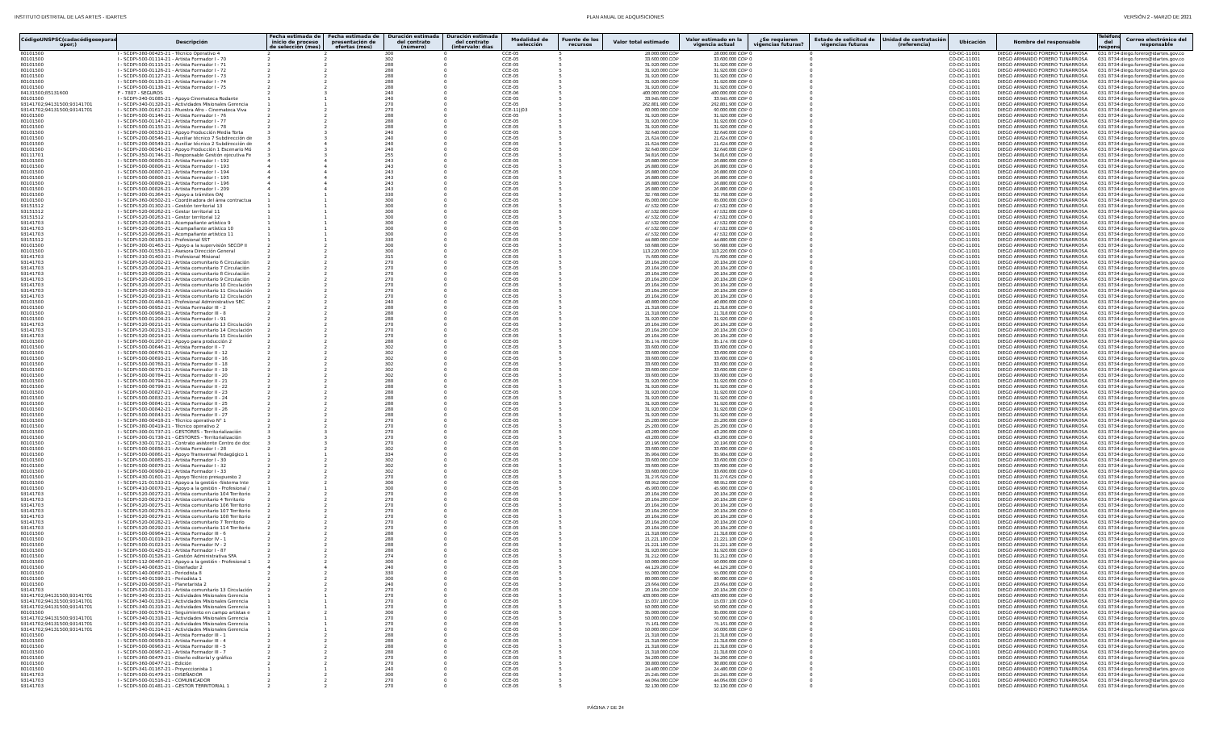INSTITUTO DISTRITAL DE LAS ARTES - IDARTES PLAN ANUAL DE ADQUISICIONES VERSIÓN 2 - MARZO DE 2021
| CódigoUNSPSC(cadacódigoseparad opor;) | Descripción | Fecha estimada de inicio de proceso de selección (mes) | Fecha estimada de presentación de ofertas (mes) | Duración estimada del contrato (número) | Duración estimada del contrato (intervalo: días | Modalidad de selección | Fuente de los recursos | Valor total estimado | Valor estimado en la vigencia actual | ¿Se requieren vigencias futuras? | Estado de solicitud de vigencias futuras | Unidad de contratación (referencia) | Ubicación | Nombre del responsable | Teléfono del respons | Correo electrónico del responsable |
| --- | --- | --- | --- | --- | --- | --- | --- | --- | --- | --- | --- | --- | --- | --- | --- | --- |
| 80101500 | I - SCDPI-380-00425-21 - Técnico Operativo 4 | 2 | 2 | 300 | 0 | CCE-05 | 5 | 28.000.000 COP | 28.000.000 COP | 0 | 0 | | CO-DC-11001 | DIEGO ARMANDO FORERO TUNARROSA | 031 8734 | diego.forero@idartes.gov.co |
| 80101500 | I - SCDPI-500-01114-21 - Artista Formador I - 70 | 2 | 2 | 302 | 0 | CCE-05 | 5 | 33.600.000 COP | 33.600.000 COP | 0 | 0 | | CO-DC-11001 | DIEGO ARMANDO FORERO TUNARROSA | 031 8734 | diego.forero@idartes.gov.co |
| 80101500 | I - SCDPI-500-01115-21 - Artista Formador I - 71 | 2 | 2 | 288 | 0 | CCE-05 | 5 | 31.920.000 COP | 31.920.000 COP | 0 | 0 | | CO-DC-11001 | DIEGO ARMANDO FORERO TUNARROSA | 031 8734 | diego.forero@idartes.gov.co |
| 80101500 | I - SCDPI-500-01126-21 - Artista Formador I - 72 | 2 | 2 | 288 | 0 | CCE-05 | 5 | 31.920.000 COP | 31.920.000 COP | 0 | 0 | | CO-DC-11001 | DIEGO ARMANDO FORERO TUNARROSA | 031 8734 | diego.forero@idartes.gov.co |
| 80101500 | I - SCDPI-500-01127-21 - Artista Formador I - 73 | 2 | 2 | 288 | 0 | CCE-05 | 5 | 31.920.000 COP | 31.920.000 COP | 0 | 0 | | CO-DC-11001 | DIEGO ARMANDO FORERO TUNARROSA | 031 8734 | diego.forero@idartes.gov.co |
| 80101500 | I - SCDPI-500-01135-21 - Artista Formador I - 74 | 2 | 2 | 288 | 0 | CCE-05 | 5 | 31.920.000 COP | 31.920.000 COP | 0 | 0 | | CO-DC-11001 | DIEGO ARMANDO FORERO TUNARROSA | 031 8734 | diego.forero@idartes.gov.co |
| 80101500 | I - SCDPI-500-01138-21 - Artista Formador I - 75 | 2 | 2 | 288 | 0 | CCE-05 | 5 | 31.920.000 COP | 31.920.000 COP | 0 | 0 | | CO-DC-11001 | DIEGO ARMANDO FORERO TUNARROSA | 031 8734 | diego.forero@idartes.gov.co |
| 84131500;85131600 | F - 7807 - SEGUROS | 2 | 3 | 240 | 0 | CCE-06 | 5 | 400.000.000 COP | 400.000.000 COP | 0 | 0 | | CO-DC-11001 | DIEGO ARMANDO FORERO TUNARROSA | 031 8734 | diego.forero@idartes.gov.co |
| 80101500 | I - SCDPI-340-01085-21 - Apoyo Cinemateca Rodante | 1 | 1 | 240 | 0 | CCE-05 | 5 | 33.945.600 COP | 33.945.600 COP | 0 | 0 | | CO-DC-11001 | DIEGO ARMANDO FORERO TUNARROSA | 031 8734 | diego.forero@idartes.gov.co |
| 93141702;94131500;93141701 | I - SCDPI-340-01320-21 - Actividades Misionales Gerencia | 1 | 1 | 270 | 0 | CCE-05 | 5 | 262.801.900 COP | 262.801.900 COP | 0 | 0 | | CO-DC-11001 | DIEGO ARMANDO FORERO TUNARROSA | 031 8734 | diego.forero@idartes.gov.co |
| 93141702;94131500;93141701 | I - SCDPI-300-01617-21 - Muestra Afro - Cinemateca Viva | 2 | 2 | 270 | 0 | CCE-11//03 | 5 | 60.000.000 COP | 60.000.000 COP | 0 | 0 | | CO-DC-11001 | DIEGO ARMANDO FORERO TUNARROSA | 031 8734 | diego.forero@idartes.gov.co |
| 80101500 | I - SCDPI-500-01146-21 - Artista Formador I - 76 | 2 | 2 | 288 | 0 | CCE-05 | 5 | 31.920.000 COP | 31.920.000 COP | 0 | 0 | | CO-DC-11001 | DIEGO ARMANDO FORERO TUNARROSA | 031 8734 | diego.forero@idartes.gov.co |
| 80101500 | I - SCDPI-500-01147-21 - Artista Formador I - 77 | 2 | 2 | 288 | 0 | CCE-05 | 5 | 31.920.000 COP | 31.920.000 COP | 0 | 0 | | CO-DC-11001 | DIEGO ARMANDO FORERO TUNARROSA | 031 8734 | diego.forero@idartes.gov.co |
| 80101500 | I - SCDPI-500-01155-21 - Artista Formador I - 78 | 2 | 2 | 288 | 0 | CCE-05 | 5 | 31.920.000 COP | 31.920.000 COP | 0 | 0 | | CO-DC-11001 | DIEGO ARMANDO FORERO TUNARROSA | 031 8734 | diego.forero@idartes.gov.co |
| 80101500 | I - SCDPI-200-00533-21 - Apoyo Producción Media Torta | 3 | 3 | 240 | 0 | CCE-05 | 5 | 32.640.000 COP | 32.640.000 COP | 0 | 0 | | CO-DC-11001 | DIEGO ARMANDO FORERO TUNARROSA | 031 8734 | diego.forero@idartes.gov.co |
| 80101500 | I - SCDPI-200-00546-21 - Auxiliar técnico 7 Subdirección de | 3 | 3 | 240 | 0 | CCE-05 | 5 | 21.624.000 COP | 21.624.000 COP | 0 | 0 | | CO-DC-11001 | DIEGO ARMANDO FORERO TUNARROSA | 031 8734 | diego.forero@idartes.gov.co |
| 80101500 | I - SCDPI-200-00549-21 - Auxiliar técnico 2 Subdirección de | 4 | 4 | 240 | 0 | CCE-05 | 5 | 21.624.000 COP | 21.624.000 COP | 0 | 0 | | CO-DC-11001 | DIEGO ARMANDO FORERO TUNARROSA | 031 8734 | diego.forero@idartes.gov.co |
| 80101500 | I - SCDPI-200-00541-21 - Apoyo Producción 1 Escenario Mó | 3 | 3 | 240 | 0 | CCE-05 | 5 | 32.640.000 COP | 32.640.000 COP | 0 | 0 | | CO-DC-11001 | DIEGO ARMANDO FORERO TUNARROSA | 031 8734 | diego.forero@idartes.gov.co |
| 80111701 | I - SCDPI-350-01746-21 - Responsable Gestión ejecutiva Fe | 3 | 3 | 255 | 0 | CCE-05 | 5 | 34.816.000 COP | 34.816.000 COP | 0 | 0 | | CO-DC-11001 | DIEGO ARMANDO FORERO TUNARROSA | 031 8734 | diego.forero@idartes.gov.co |
| 80101500 | I - SCDPI-500-00805-21 - Artista Formador I - 192 | 4 | 4 | 243 | 0 | CCE-05 | 5 | 26.880.000 COP | 26.880.000 COP | 0 | 0 | | CO-DC-11001 | DIEGO ARMANDO FORERO TUNARROSA | 031 8734 | diego.forero@idartes.gov.co |
| 80101500 | I - SCDPI-500-00806-21 - Artista Formador I - 193 | 4 | 4 | 243 | 0 | CCE-05 | 5 | 26.880.000 COP | 26.880.000 COP | 0 | 0 | | CO-DC-11001 | DIEGO ARMANDO FORERO TUNARROSA | 031 8734 | diego.forero@idartes.gov.co |
| 80101500 | I - SCDPI-500-00807-21 - Artista Formador I - 194 | 4 | 4 | 243 | 0 | CCE-05 | 5 | 26.880.000 COP | 26.880.000 COP | 0 | 0 | | CO-DC-11001 | DIEGO ARMANDO FORERO TUNARROSA | 031 8734 | diego.forero@idartes.gov.co |
| 80101500 | I - SCDPI-500-00808-21 - Artista Formador I - 195 | 4 | 4 | 243 | 0 | CCE-05 | 5 | 26.880.000 COP | 26.880.000 COP | 0 | 0 | | CO-DC-11001 | DIEGO ARMANDO FORERO TUNARROSA | 031 8734 | diego.forero@idartes.gov.co |
| 80101500 | I - SCDPI-500-00809-21 - Artista Formador I - 196 | 4 | 4 | 243 | 0 | CCE-05 | 5 | 26.880.000 COP | 26.880.000 COP | 0 | 0 | | CO-DC-11001 | DIEGO ARMANDO FORERO TUNARROSA | 031 8734 | diego.forero@idartes.gov.co |
| 80101500 | I - SCDPI-500-00826-21 - Artista Formador I - 209 | 4 | 4 | 243 | 0 | CCE-05 | 5 | 26.880.000 COP | 26.880.000 COP | 0 | 0 | | CO-DC-11001 | DIEGO ARMANDO FORERO TUNARROSA | 031 8734 | diego.forero@idartes.gov.co |
| 80101500 | I - SCDPI-300-01364-21 - Apoyo a trámites OAJ | 1 | 1 | 330 | 0 | CCE-05 | 5 | 32.768.000 COP | 32.768.000 COP | 0 | 0 | | CO-DC-11001 | DIEGO ARMANDO FORERO TUNARROSA | 031 8734 | diego.forero@idartes.gov.co |
| 80101500 | I - SCDPI-360-00502-21 - Coordinadora del área contractua | 1 | 1 | 300 | 0 | CCE-05 | 5 | 65.000.000 COP | 65.000.000 COP | 0 | 0 | | CO-DC-11001 | DIEGO ARMANDO FORERO TUNARROSA | 031 8734 | diego.forero@idartes.gov.co |
| 93151512 | I - SCDPI-520-01302-21 - Gestión territorial 13 | 1 | 1 | 300 | 0 | CCE-05 | 5 | 47.532.000 COP | 47.532.000 COP | 0 | 0 | | CO-DC-11001 | DIEGO ARMANDO FORERO TUNARROSA | 031 8734 | diego.forero@idartes.gov.co |
| 93151512 | I - SCDPI-520-00262-21 - Gestor territorial 11 | 1 | 1 | 300 | 0 | CCE-05 | 5 | 47.532.000 COP | 47.532.000 COP | 0 | 0 | | CO-DC-11001 | DIEGO ARMANDO FORERO TUNARROSA | 031 8734 | diego.forero@idartes.gov.co |
| 93151512 | I - SCDPI-520-00263-21 - Gestor territorial 12 | 1 | 1 | 300 | 0 | CCE-05 | 5 | 47.532.000 COP | 47.532.000 COP | 0 | 0 | | CO-DC-11001 | DIEGO ARMANDO FORERO TUNARROSA | 031 8734 | diego.forero@idartes.gov.co |
| 93141703 | I - SCDPI-520-00264-21 - Acompañante artístico 9 | 1 | 1 | 300 | 0 | CCE-05 | 5 | 47.532.000 COP | 47.532.000 COP | 0 | 0 | | CO-DC-11001 | DIEGO ARMANDO FORERO TUNARROSA | 031 8734 | diego.forero@idartes.gov.co |
| 93141703 | I - SCDPI-520-00265-21 - Acompañante artístico 10 | 1 | 1 | 300 | 0 | CCE-05 | 5 | 47.532.000 COP | 47.532.000 COP | 0 | 0 | | CO-DC-11001 | DIEGO ARMANDO FORERO TUNARROSA | 031 8734 | diego.forero@idartes.gov.co |
| 93141703 | I - SCDPI-520-00266-21 - Acompañante artístico 11 | 1 | 1 | 300 | 0 | CCE-05 | 5 | 47.532.000 COP | 47.532.000 COP | 0 | 0 | | CO-DC-11001 | DIEGO ARMANDO FORERO TUNARROSA | 031 8734 | diego.forero@idartes.gov.co |
| 93151512 | I - SCDPI-520-00185-21 - Profesional SST | 1 | 1 | 330 | 0 | CCE-05 | 5 | 44.880.000 COP | 44.880.000 COP | 0 | 0 | | CO-DC-11001 | DIEGO ARMANDO FORERO TUNARROSA | 031 8734 | diego.forero@idartes.gov.co |
| 80101500 | I - SCDPI-300-01463-21 - Apoyo a la supervisión SECOP II | 2 | 2 | 300 | 0 | CCE-05 | 5 | 50.688.000 COP | 50.688.000 COP | 0 | 0 | | CO-DC-11001 | DIEGO ARMANDO FORERO TUNARROSA | 031 8734 | diego.forero@idartes.gov.co |
| 80101500 | I - SCDPI-300-01550-21 - Asesora Dirección General | 2 | 2 | 300 | 0 | CCE-05 | 5 | 113.220.000 COP | 113.220.000 COP | 0 | 0 | | CO-DC-11001 | DIEGO ARMANDO FORERO TUNARROSA | 031 8734 | diego.forero@idartes.gov.co |
| 93141703 | I - SCDPI-310-01403-21 - Profesional Misional | 2 | 2 | 315 | 0 | CCE-05 | 5 | 75.600.000 COP | 75.600.000 COP | 0 | 0 | | CO-DC-11001 | DIEGO ARMANDO FORERO TUNARROSA | 031 8734 | diego.forero@idartes.gov.co |
| 93141703 | I - SCDPI-520-00202-21 - Artista comunitario 6 Circulación | 2 | 2 | 270 | 0 | CCE-05 | 5 | 20.104.200 COP | 20.104.200 COP | 0 | 0 | | CO-DC-11001 | DIEGO ARMANDO FORERO TUNARROSA | 031 8734 | diego.forero@idartes.gov.co |
| 93141703 | I - SCDPI-520-00204-21 - Artista comunitario 7 Circulación | 2 | 2 | 270 | 0 | CCE-05 | 5 | 20.104.200 COP | 20.104.200 COP | 0 | 0 | | CO-DC-11001 | DIEGO ARMANDO FORERO TUNARROSA | 031 8734 | diego.forero@idartes.gov.co |
| 93141703 | I - SCDPI-520-00205-21 - Artista comunitario 8 Circulación | 2 | 2 | 270 | 0 | CCE-05 | 5 | 20.104.200 COP | 20.104.200 COP | 0 | 0 | | CO-DC-11001 | DIEGO ARMANDO FORERO TUNARROSA | 031 8734 | diego.forero@idartes.gov.co |
| 93141703 | I - SCDPI-520-00206-21 - Artista comunitario 9 Circulación | 2 | 2 | 270 | 0 | CCE-05 | 5 | 20.104.200 COP | 20.104.200 COP | 0 | 0 | | CO-DC-11001 | DIEGO ARMANDO FORERO TUNARROSA | 031 8734 | diego.forero@idartes.gov.co |
| 93141703 | I - SCDPI-520-00207-21 - Artista comunitario 10 Circulación | 2 | 2 | 270 | 0 | CCE-05 | 5 | 20.104.200 COP | 20.104.200 COP | 0 | 0 | | CO-DC-11001 | DIEGO ARMANDO FORERO TUNARROSA | 031 8734 | diego.forero@idartes.gov.co |
| 93141703 | I - SCDPI-520-00209-21 - Artista comunitario 11 Circulación | 2 | 2 | 270 | 0 | CCE-05 | 5 | 20.104.200 COP | 20.104.200 COP | 0 | 0 | | CO-DC-11001 | DIEGO ARMANDO FORERO TUNARROSA | 031 8734 | diego.forero@idartes.gov.co |
| 93141703 | I - SCDPI-520-00210-21 - Artista comunitario 12 Circulación | 2 | 2 | 270 | 0 | CCE-05 | 5 | 20.104.200 COP | 20.104.200 COP | 0 | 0 | | CO-DC-11001 | DIEGO ARMANDO FORERO TUNARROSA | 031 8734 | diego.forero@idartes.gov.co |
| 80101500 | I - SCDPI-200-01464-21 - Profesional Administrativo SEC | 2 | 2 | 240 | 0 | CCE-05 | 5 | 40.800.000 COP | 40.800.000 COP | 0 | 0 | | CO-DC-11001 | DIEGO ARMANDO FORERO TUNARROSA | 031 8734 | diego.forero@idartes.gov.co |
| 80101500 | I - SCDPI-500-00952-21 - Artista Formador III - 2 | 2 | 2 | 288 | 0 | CCE-05 | 5 | 21.318.000 COP | 21.318.000 COP | 0 | 0 | | CO-DC-11001 | DIEGO ARMANDO FORERO TUNARROSA | 031 8734 | diego.forero@idartes.gov.co |
| 80101500 | I - SCDPI-500-00968-21 - Artista Formador III - 8 | 2 | 2 | 288 | 0 | CCE-05 | 5 | 21.318.000 COP | 21.318.000 COP | 0 | 0 | | CO-DC-11001 | DIEGO ARMANDO FORERO TUNARROSA | 031 8734 | diego.forero@idartes.gov.co |
| 80101500 | I - SCDPI-500-01204-21 - Artista Formador I - 91 | 2 | 2 | 288 | 0 | CCE-05 | 5 | 31.920.000 COP | 31.920.000 COP | 0 | 0 | | CO-DC-11001 | DIEGO ARMANDO FORERO TUNARROSA | 031 8734 | diego.forero@idartes.gov.co |
| 93141703 | I - SCDPI-520-00211-21 - Artista comunitario 13 Circulación | 2 | 2 | 270 | 0 | CCE-05 | 5 | 20.104.200 COP | 20.104.200 COP | 0 | 0 | | CO-DC-11001 | DIEGO ARMANDO FORERO TUNARROSA | 031 8734 | diego.forero@idartes.gov.co |
| 93141703 | I - SCDPI-520-00213-21 - Artista comunitario 14 Circulación | 2 | 2 | 270 | 0 | CCE-05 | 5 | 20.104.200 COP | 20.104.200 COP | 0 | 0 | | CO-DC-11001 | DIEGO ARMANDO FORERO TUNARROSA | 031 8734 | diego.forero@idartes.gov.co |
| 93141703 | I - SCDPI-520-00214-21 - Artista comunitario 15 Circulación | 2 | 2 | 270 | 0 | CCE-05 | 5 | 20.104.200 COP | 20.104.200 COP | 0 | 0 | | CO-DC-11001 | DIEGO ARMANDO FORERO TUNARROSA | 031 8734 | diego.forero@idartes.gov.co |
| 80101500 | I - SCDPI-500-01207-21 - Apoyo para producción 2 | 2 | 2 | 288 | 0 | CCE-05 | 5 | 35.174.700 COP | 35.174.700 COP | 0 | 0 | | CO-DC-11001 | DIEGO ARMANDO FORERO TUNARROSA | 031 8734 | diego.forero@idartes.gov.co |
| 80101500 | I - SCDPI-500-00646-21 - Artista Formador II - 7 | 2 | 2 | 302 | 0 | CCE-05 | 5 | 33.600.000 COP | 33.600.000 COP | 0 | 0 | | CO-DC-11001 | DIEGO ARMANDO FORERO TUNARROSA | 031 8734 | diego.forero@idartes.gov.co |
| 80101500 | I - SCDPI-500-00676-21 - Artista Formador II - 12 | 2 | 2 | 302 | 0 | CCE-05 | 5 | 33.600.000 COP | 33.600.000 COP | 0 | 0 | | CO-DC-11001 | DIEGO ARMANDO FORERO TUNARROSA | 031 8734 | diego.forero@idartes.gov.co |
| 80101500 | I - SCDPI-500-00693-21 - Artista Formador II - 16 | 2 | 2 | 302 | 0 | CCE-05 | 5 | 33.600.000 COP | 33.600.000 COP | 0 | 0 | | CO-DC-11001 | DIEGO ARMANDO FORERO TUNARROSA | 031 8734 | diego.forero@idartes.gov.co |
| 80101500 | I - SCDPI-500-00760-21 - Artista Formador II - 18 | 2 | 2 | 302 | 0 | CCE-05 | 5 | 33.600.000 COP | 33.600.000 COP | 0 | 0 | | CO-DC-11001 | DIEGO ARMANDO FORERO TUNARROSA | 031 8734 | diego.forero@idartes.gov.co |
| 80101500 | I - SCDPI-500-00775-21 - Artista Formador II - 19 | 2 | 2 | 302 | 0 | CCE-05 | 5 | 33.600.000 COP | 33.600.000 COP | 0 | 0 | | CO-DC-11001 | DIEGO ARMANDO FORERO TUNARROSA | 031 8734 | diego.forero@idartes.gov.co |
| 80101500 | I - SCDPI-500-00784-21 - Artista Formador II - 20 | 2 | 2 | 302 | 0 | CCE-05 | 5 | 33.600.000 COP | 33.600.000 COP | 0 | 0 | | CO-DC-11001 | DIEGO ARMANDO FORERO TUNARROSA | 031 8734 | diego.forero@idartes.gov.co |
| 80101500 | I - SCDPI-500-00794-21 - Artista Formador II - 21 | 2 | 2 | 288 | 0 | CCE-05 | 5 | 31.920.000 COP | 31.920.000 COP | 0 | 0 | | CO-DC-11001 | DIEGO ARMANDO FORERO TUNARROSA | 031 8734 | diego.forero@idartes.gov.co |
| 80101500 | I - SCDPI-500-00799-21 - Artista Formador II - 22 | 2 | 2 | 288 | 0 | CCE-05 | 5 | 31.920.000 COP | 31.920.000 COP | 0 | 0 | | CO-DC-11001 | DIEGO ARMANDO FORERO TUNARROSA | 031 8734 | diego.forero@idartes.gov.co |
| 80101500 | I - SCDPI-500-00827-21 - Artista Formador II - 23 | 2 | 2 | 288 | 0 | CCE-05 | 5 | 31.920.000 COP | 31.920.000 COP | 0 | 0 | | CO-DC-11001 | DIEGO ARMANDO FORERO TUNARROSA | 031 8734 | diego.forero@idartes.gov.co |
| 80101500 | I - SCDPI-500-00832-21 - Artista Formador II - 24 | 2 | 2 | 288 | 0 | CCE-05 | 5 | 31.920.000 COP | 31.920.000 COP | 0 | 0 | | CO-DC-11001 | DIEGO ARMANDO FORERO TUNARROSA | 031 8734 | diego.forero@idartes.gov.co |
| 80101500 | I - SCDPI-500-00841-21 - Artista Formador II - 25 | 2 | 2 | 288 | 0 | CCE-05 | 5 | 31.920.000 COP | 31.920.000 COP | 0 | 0 | | CO-DC-11001 | DIEGO ARMANDO FORERO TUNARROSA | 031 8734 | diego.forero@idartes.gov.co |
| 80101500 | I - SCDPI-500-00842-21 - Artista Formador II - 26 | 2 | 2 | 288 | 0 | CCE-05 | 5 | 31.920.000 COP | 31.920.000 COP | 0 | 0 | | CO-DC-11001 | DIEGO ARMANDO FORERO TUNARROSA | 031 8734 | diego.forero@idartes.gov.co |
| 80101500 | I - SCDPI-500-00843-21 - Artista Formador II - 27 | 2 | 2 | 288 | 0 | CCE-05 | 5 | 31.920.000 COP | 31.920.000 COP | 0 | 0 | | CO-DC-11001 | DIEGO ARMANDO FORERO TUNARROSA | 031 8734 | diego.forero@idartes.gov.co |
| 80101500 | I - SCDPI-380-00418-21 - Técnico operativo N° 1 | 2 | 2 | 270 | 0 | CCE-05 | 5 | 25.200.000 COP | 25.200.000 COP | 0 | 0 | | CO-DC-11001 | DIEGO ARMANDO FORERO TUNARROSA | 031 8734 | diego.forero@idartes.gov.co |
| 80101500 | I - SCDPI-380-00419-21 - Técnico operativo 2 | 2 | 2 | 270 | 0 | CCE-05 | 5 | 25.200.000 COP | 25.200.000 COP | 0 | 0 | | CO-DC-11001 | DIEGO ARMANDO FORERO TUNARROSA | 031 8734 | diego.forero@idartes.gov.co |
| 80101500 | I - SCDPI-300-01737-21 - GESTORES - Territorialización | 3 | 3 | 270 | 0 | CCE-05 | 5 | 43.200.000 COP | 43.200.000 COP | 0 | 0 | | CO-DC-11001 | DIEGO ARMANDO FORERO TUNARROSA | 031 8734 | diego.forero@idartes.gov.co |
| 80101500 | I - SCDPI-300-01738-21 - GESTORES - Territorialización | 3 | 3 | 270 | 0 | CCE-05 | 5 | 43.200.000 COP | 43.200.000 COP | 0 | 0 | | CO-DC-11001 | DIEGO ARMANDO FORERO TUNARROSA | 031 8734 | diego.forero@idartes.gov.co |
| 80101500 | I - SCDPI-330-01712-21 - Contrato asistente Centro de doc | 3 | 3 | 270 | 0 | CCE-05 | 5 | 20.196.000 COP | 20.196.000 COP | 0 | 0 | | CO-DC-11001 | DIEGO ARMANDO FORERO TUNARROSA | 031 8734 | diego.forero@idartes.gov.co |
| 80101500 | I - SCDPI-500-00856-21 - Artista Formador I - 28 | 2 | 2 | 302 | 0 | CCE-05 | 5 | 33.600.000 COP | 33.600.000 COP | 0 | 0 | | CO-DC-11001 | DIEGO ARMANDO FORERO TUNARROSA | 031 8734 | diego.forero@idartes.gov.co |
| 80101500 | I - SCDPI-500-00861-21 - Apoyo Transversal Pedagógico 1 | 1 | 1 | 334 | 0 | CCE-05 | 5 | 35.904.000 COP | 35.904.000 COP | 0 | 0 | | CO-DC-11001 | DIEGO ARMANDO FORERO TUNARROSA | 031 8734 | diego.forero@idartes.gov.co |
| 80101500 | I - SCDPI-500-00865-21 - Artista Formador I - 30 | 2 | 2 | 302 | 0 | CCE-05 | 5 | 33.600.000 COP | 33.600.000 COP | 0 | 0 | | CO-DC-11001 | DIEGO ARMANDO FORERO TUNARROSA | 031 8734 | diego.forero@idartes.gov.co |
| 80101500 | I - SCDPI-500-00870-21 - Artista Formador I - 32 | 2 | 2 | 302 | 0 | CCE-05 | 5 | 33.600.000 COP | 33.600.000 COP | 0 | 0 | | CO-DC-11001 | DIEGO ARMANDO FORERO TUNARROSA | 031 8734 | diego.forero@idartes.gov.co |
| 80101500 | I - SCDPI-500-00909-21 - Artista Formador I - 33 | 2 | 2 | 302 | 0 | CCE-05 | 5 | 33.600.000 COP | 33.600.000 COP | 0 | 0 | | CO-DC-11001 | DIEGO ARMANDO FORERO TUNARROSA | 031 8734 | diego.forero@idartes.gov.co |
| 80101500 | I - SCDPI-430-01601-21 - Apoyo Técnico presupuesto 2 | 2 | 2 | 270 | 0 | CCE-05 | 5 | 31.276.629 COP | 31.276.629 COP | 0 | 0 | | CO-DC-11001 | DIEGO ARMANDO FORERO TUNARROSA | 031 8734 | diego.forero@idartes.gov.co |
| 80101500 | I - SCDPI-121-01533-21 - Apoyo a la gestión -Sistema Inte | 2 | 2 | 300 | 0 | CCE-05 | 5 | 68.952.000 COP | 68.952.000 COP | 0 | 0 | | CO-DC-11001 | DIEGO ARMANDO FORERO TUNARROSA | 031 8734 | diego.forero@idartes.gov.co |
| 80101500 | I - SCDPI-410-00070-21 - Apoyo a la gestión - Profesional / | 1 | 1 | 300 | 0 | CCE-05 | 5 | 45.900.000 COP | 45.900.000 COP | 0 | 0 | | CO-DC-11001 | DIEGO ARMANDO FORERO TUNARROSA | 031 8734 | diego.forero@idartes.gov.co |
| 93141703 | I - SCDPI-520-00272-21 - Artista comunitario 104 Territorio | 2 | 2 | 270 | 0 | CCE-05 | 5 | 20.104.200 COP | 20.104.200 COP | 0 | 0 | | CO-DC-11001 | DIEGO ARMANDO FORERO TUNARROSA | 031 8734 | diego.forero@idartes.gov.co |
| 93141703 | I - SCDPI-520-00273-21 - Artista comunitario 4 Territorio | 2 | 2 | 270 | 0 | CCE-05 | 5 | 20.104.200 COP | 20.104.200 COP | 0 | 0 | | CO-DC-11001 | DIEGO ARMANDO FORERO TUNARROSA | 031 8734 | diego.forero@idartes.gov.co |
| 93141703 | I - SCDPI-520-00275-21 - Artista comunitario 106 Territorio | 2 | 2 | 270 | 0 | CCE-05 | 5 | 20.104.200 COP | 20.104.200 COP | 0 | 0 | | CO-DC-11001 | DIEGO ARMANDO FORERO TUNARROSA | 031 8734 | diego.forero@idartes.gov.co |
| 93141703 | I - SCDPI-520-00276-21 - Artista comunitario 107 Territorio | 2 | 2 | 270 | 0 | CCE-05 | 5 | 20.104.200 COP | 20.104.200 COP | 0 | 0 | | CO-DC-11001 | DIEGO ARMANDO FORERO TUNARROSA | 031 8734 | diego.forero@idartes.gov.co |
| 93141703 | I - SCDPI-520-00279-21 - Artista comunitario 108 Territorio | 2 | 2 | 270 | 0 | CCE-05 | 5 | 20.104.200 COP | 20.104.200 COP | 0 | 0 | | CO-DC-11001 | DIEGO ARMANDO FORERO TUNARROSA | 031 8734 | diego.forero@idartes.gov.co |
| 93141703 | I - SCDPI-520-00282-21 - Artista comunitario 7 Territorio | 2 | 2 | 270 | 0 | CCE-05 | 5 | 20.104.200 COP | 20.104.200 COP | 0 | 0 | | CO-DC-11001 | DIEGO ARMANDO FORERO TUNARROSA | 031 8734 | diego.forero@idartes.gov.co |
| 93141703 | I - SCDPI-520-00292-21 - Artista comunitario 114 Territorio | 2 | 2 | 270 | 0 | CCE-05 | 5 | 20.104.200 COP | 20.104.200 COP | 0 | 0 | | CO-DC-11001 | DIEGO ARMANDO FORERO TUNARROSA | 031 8734 | diego.forero@idartes.gov.co |
| 80101500 | I - SCDPI-500-00964-21 - Artista Formador III - 6 | 2 | 2 | 288 | 0 | CCE-05 | 5 | 21.318.000 COP | 21.318.000 COP | 0 | 0 | | CO-DC-11001 | DIEGO ARMANDO FORERO TUNARROSA | 031 8734 | diego.forero@idartes.gov.co |
| 80101500 | I - SCDPI-500-01019-21 - Artista Formador IV - 1 | 2 | 2 | 288 | 0 | CCE-05 | 5 | 21.221.100 COP | 21.221.100 COP | 0 | 0 | | CO-DC-11001 | DIEGO ARMANDO FORERO TUNARROSA | 031 8734 | diego.forero@idartes.gov.co |
| 80101500 | I - SCDPI-500-01023-21 - Artista Formador IV - 2 | 2 | 2 | 288 | 0 | CCE-05 | 5 | 21.221.100 COP | 21.221.100 COP | 0 | 0 | | CO-DC-11001 | DIEGO ARMANDO FORERO TUNARROSA | 031 8734 | diego.forero@idartes.gov.co |
| 80101500 | I - SCDPI-500-01425-21 - Artista Formador I - 87 | 2 | 2 | 288 | 0 | CCE-05 | 5 | 31.920.000 COP | 31.920.000 COP | 0 | 0 | | CO-DC-11001 | DIEGO ARMANDO FORERO TUNARROSA | 031 8734 | diego.forero@idartes.gov.co |
| 80101500 | I - SCDPI-500-01526-21 - Gestión Administrativa SFA | 2 | 2 | 274 | 0 | CCE-05 | 5 | 31.212.000 COP | 31.212.000 COP | 0 | 0 | | CO-DC-11001 | DIEGO ARMANDO FORERO TUNARROSA | 031 8734 | diego.forero@idartes.gov.co |
| 80101500 | I - SCDPI-112-00467-21 - Apoyo a la gestión - Profesional 1 | 2 | 2 | 300 | 0 | CCE-05 | 5 | 50.000.000 COP | 50.000.000 COP | 0 | 0 | | CO-DC-11001 | DIEGO ARMANDO FORERO TUNARROSA | 031 8734 | diego.forero@idartes.gov.co |
| 80101500 | I - SCDPI-140-00635-21 - Diseñador 2 | 4 | 4 | 240 | 0 | CCE-05 | 5 | 44.129.280 COP | 44.129.280 COP | 0 | 0 | | CO-DC-11001 | DIEGO ARMANDO FORERO TUNARROSA | 031 8734 | diego.forero@idartes.gov.co |
| 80101500 | I - SCDPI-140-00697-21 - Periodista 8 | 2 | 2 | 330 | 0 | CCE-05 | 5 | 55.000.000 COP | 55.000.000 COP | 0 | 0 | | CO-DC-11001 | DIEGO ARMANDO FORERO TUNARROSA | 031 8734 | diego.forero@idartes.gov.co |
| 80101500 | I - SCDPI-140-01599-21 - Periodista 1 | 2 | 2 | 300 | 0 | CCE-05 | 5 | 80.000.000 COP | 80.000.000 COP | 0 | 0 | | CO-DC-11001 | DIEGO ARMANDO FORERO TUNARROSA | 031 8734 | diego.forero@idartes.gov.co |
| 80101500 | I - SCDPI-200-00587-21 - Planetarista 2 | 2 | 2 | 240 | 0 | CCE-05 | 5 | 23.664.000 COP | 23.664.000 COP | 0 | 0 | | CO-DC-11001 | DIEGO ARMANDO FORERO TUNARROSA | 031 8734 | diego.forero@idartes.gov.co |
| 93141703 | I - SCDPI-520-00211-21 - Artista comunitario 13 Circulación | 2 | 2 | 270 | 0 | CCE-05 | 5 | 20.104.200 COP | 20.104.200 COP | 0 | 0 | | CO-DC-11001 | DIEGO ARMANDO FORERO TUNARROSA | 031 8734 | diego.forero@idartes.gov.co |
| 93141702;94131500;93141701 | I - SCDPI-340-01333-21 - Actividades Misionales Gerencia | 1 | 1 | 270 | 0 | CCE-05 | 5 | 433.000.000 COP | 433.000.000 COP | 0 | 0 | | CO-DC-11001 | DIEGO ARMANDO FORERO TUNARROSA | 031 8734 | diego.forero@idartes.gov.co |
| 93141702;94131500;93141701 | I - SCDPI-340-01316-21 - Actividades Misionales Gerencia | 1 | 1 | 270 | 0 | CCE-05 | 5 | 15.037.100 COP | 15.037.100 COP | 0 | 0 | | CO-DC-11001 | DIEGO ARMANDO FORERO TUNARROSA | 031 8734 | diego.forero@idartes.gov.co |
| 93141702;94131500;93141701 | I - SCDPI-340-01319-21 - Actividades Misionales Gerencia | 1 | 1 | 270 | 0 | CCE-05 | 5 | 50.000.000 COP | 50.000.000 COP | 0 | 0 | | CO-DC-11001 | DIEGO ARMANDO FORERO TUNARROSA | 031 8734 | diego.forero@idartes.gov.co |
| 80101500 | I - SCDPI-300-01576-21 - Seguimiento en campo artistas e | 2 | 2 | 300 | 0 | CCE-05 | 5 | 35.000.000 COP | 35.000.000 COP | 0 | 0 | | CO-DC-11001 | DIEGO ARMANDO FORERO TUNARROSA | 031 8734 | diego.forero@idartes.gov.co |
| 93141702;94131500;93141701 | I - SCDPI-340-01318-21 - Actividades Misionales Gerencia | 1 | 1 | 270 | 0 | CCE-05 | 5 | 50.000.000 COP | 50.000.000 COP | 0 | 0 | | CO-DC-11001 | DIEGO ARMANDO FORERO TUNARROSA | 031 8734 | diego.forero@idartes.gov.co |
| 93141702;94131500;93141701 | I - SCDPI-340-01317-21 - Actividades Misionales Gerencia | 1 | 1 | 270 | 0 | CCE-05 | 5 | 75.161.000 COP | 75.161.000 COP | 0 | 0 | | CO-DC-11001 | DIEGO ARMANDO FORERO TUNARROSA | 031 8734 | diego.forero@idartes.gov.co |
| 93141702;94131500;93141701 | I - SCDPI-340-01314-21 - Actividades Misionales Gerencia | 1 | 1 | 270 | 0 | CCE-05 | 5 | 50.000.000 COP | 50.000.000 COP | 0 | 0 | | CO-DC-11001 | DIEGO ARMANDO FORERO TUNARROSA | 031 8734 | diego.forero@idartes.gov.co |
| 80101500 | I - SCDPI-500-00949-21 - Artista Formador III - 1 | 2 | 2 | 288 | 0 | CCE-05 | 5 | 21.318.000 COP | 21.318.000 COP | 0 | 0 | | CO-DC-11001 | DIEGO ARMANDO FORERO TUNARROSA | 031 8734 | diego.forero@idartes.gov.co |
| 80101500 | I - SCDPI-500-00959-21 - Artista Formador III - 4 | 2 | 2 | 288 | 0 | CCE-05 | 5 | 21.318.000 COP | 21.318.000 COP | 0 | 0 | | CO-DC-11001 | DIEGO ARMANDO FORERO TUNARROSA | 031 8734 | diego.forero@idartes.gov.co |
| 80101500 | I - SCDPI-500-00963-21 - Artista Formador III - 5 | 2 | 2 | 288 | 0 | CCE-05 | 5 | 21.318.000 COP | 21.318.000 COP | 0 | 0 | | CO-DC-11001 | DIEGO ARMANDO FORERO TUNARROSA | 031 8734 | diego.forero@idartes.gov.co |
| 80101500 | I - SCDPI-500-00967-21 - Artista Formador III - 7 | 2 | 2 | 288 | 0 | CCE-05 | 5 | 21.318.000 COP | 21.318.000 COP | 0 | 0 | | CO-DC-11001 | DIEGO ARMANDO FORERO TUNARROSA | 031 8734 | diego.forero@idartes.gov.co |
| 80101500 | I - SCDPI-360-00479-21 - Diseño editorial y gráfico | 2 | 2 | 270 | 0 | CCE-05 | 5 | 34.200.000 COP | 34.200.000 COP | 0 | 0 | | CO-DC-11001 | DIEGO ARMANDO FORERO TUNARROSA | 031 8734 | diego.forero@idartes.gov.co |
| 80101500 | I - SCDPI-360-00477-21 - Edición | 2 | 2 | 270 | 0 | CCE-05 | 5 | 30.800.000 COP | 30.800.000 COP | 0 | 0 | | CO-DC-11001 | DIEGO ARMANDO FORERO TUNARROSA | 031 8734 | diego.forero@idartes.gov.co |
| 80101500 | I - SCDPI-341-01167-21 - Proyeccionista 1 | 1 | 1 | 240 | 0 | CCE-05 | 5 | 24.480.000 COP | 24.480.000 COP | 0 | 0 | | CO-DC-11001 | DIEGO ARMANDO FORERO TUNARROSA | 031 8734 | diego.forero@idartes.gov.co |
| 93141703 | I - SCDPI-500-01479-21 - DISEÑADOR | 2 | 2 | 300 | 0 | CCE-05 | 5 | 25.245.000 COP | 25.245.000 COP | 0 | 0 | | CO-DC-11001 | DIEGO ARMANDO FORERO TUNARROSA | 031 8734 | diego.forero@idartes.gov.co |
| 93141703 | I - SCDPI-500-01516-21 - COMUNICADOR | 2 | 2 | 270 | 0 | CCE-05 | 5 | 44.064.000 COP | 44.064.000 COP | 0 | 0 | | CO-DC-11001 | DIEGO ARMANDO FORERO TUNARROSA | 031 8734 | diego.forero@idartes.gov.co |
| 93141703 | I - SCDPI-500-01481-21 - GESTOR TERRITORIAL 1 | 2 | 2 | 270 | 0 | CCE-05 | 5 | 32.130.000 COP | 32.130.000 COP | 0 | 0 | | CO-DC-11001 | DIEGO ARMANDO FORERO TUNARROSA | 031 8734 | diego.forero@idartes.gov.co |
PÁGINA 7 DE 24